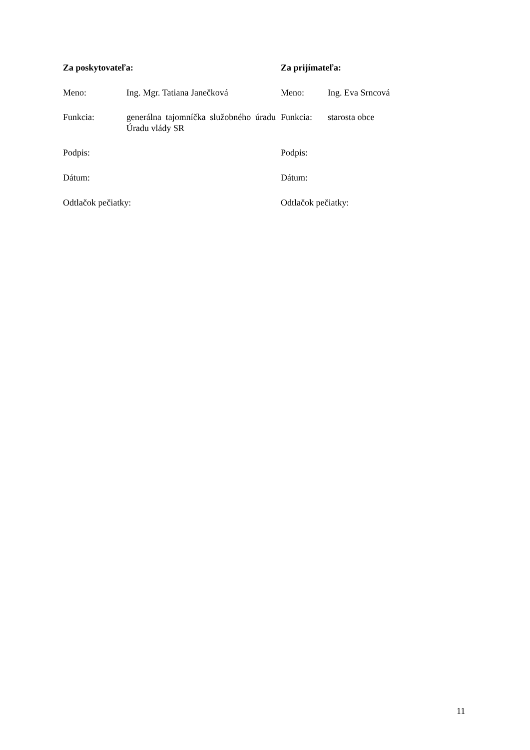| Za poskytovateľa: | | Za prijímateľa: | |
| Meno: | Ing. Mgr. Tatiana Janečková | Meno: | Ing. Eva Srncová |
| Funkcia: | generálna tajomníčka služobného úradu Úradu vlády SR | Funkcia: | starosta obce |
| Podpis: | | Podpis: | |
| Dátum: | | Dátum: | |
| Odtlačok pečiatky: | | Odtlačok pečiatky: | |
11